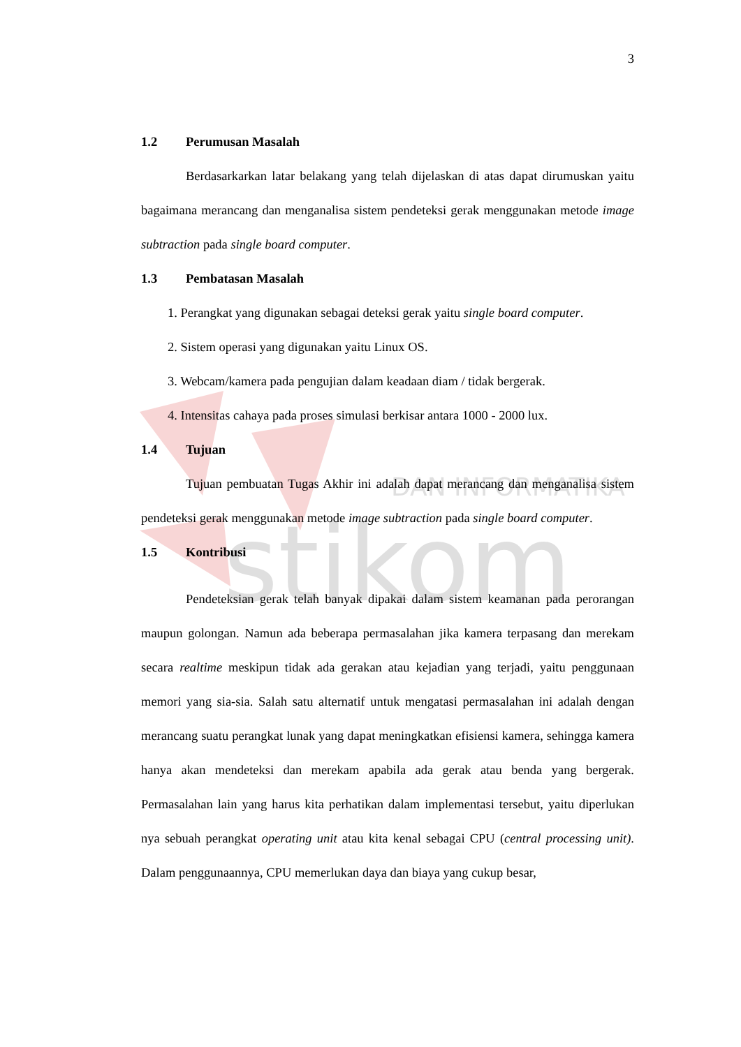DAN INFORMATIKA
stikom
3
1.2 Perumusan Masalah
Berdasarkarkan latar belakang yang telah dijelaskan di atas dapat dirumuskan yaitu bagaimana merancang dan menganalisa sistem pendeteksi gerak menggunakan metode image subtraction pada single board computer.
1.3 Pembatasan Masalah
1. Perangkat yang digunakan sebagai deteksi gerak yaitu single board computer.
2. Sistem operasi yang digunakan yaitu Linux OS.
3. Webcam/kamera pada pengujian dalam keadaan diam / tidak bergerak.
4. Intensitas cahaya pada proses simulasi berkisar antara 1000 - 2000 lux.
1.4 Tujuan
Tujuan pembuatan Tugas Akhir ini adalah dapat merancang dan menganalisa sistem pendeteksi gerak menggunakan metode image subtraction pada single board computer.
1.5 Kontribusi
Pendeteksian gerak telah banyak dipakai dalam sistem keamanan pada perorangan maupun golongan. Namun ada beberapa permasalahan jika kamera terpasang dan merekam secara realtime meskipun tidak ada gerakan atau kejadian yang terjadi, yaitu penggunaan memori yang sia-sia. Salah satu alternatif untuk mengatasi permasalahan ini adalah dengan merancang suatu perangkat lunak yang dapat meningkatkan efisiensi kamera, sehingga kamera hanya akan mendeteksi dan merekam apabila ada gerak atau benda yang bergerak. Permasalahan lain yang harus kita perhatikan dalam implementasi tersebut, yaitu diperlukan nya sebuah perangkat operating unit atau kita kenal sebagai CPU (central processing unit). Dalam penggunaannya, CPU memerlukan daya dan biaya yang cukup besar,